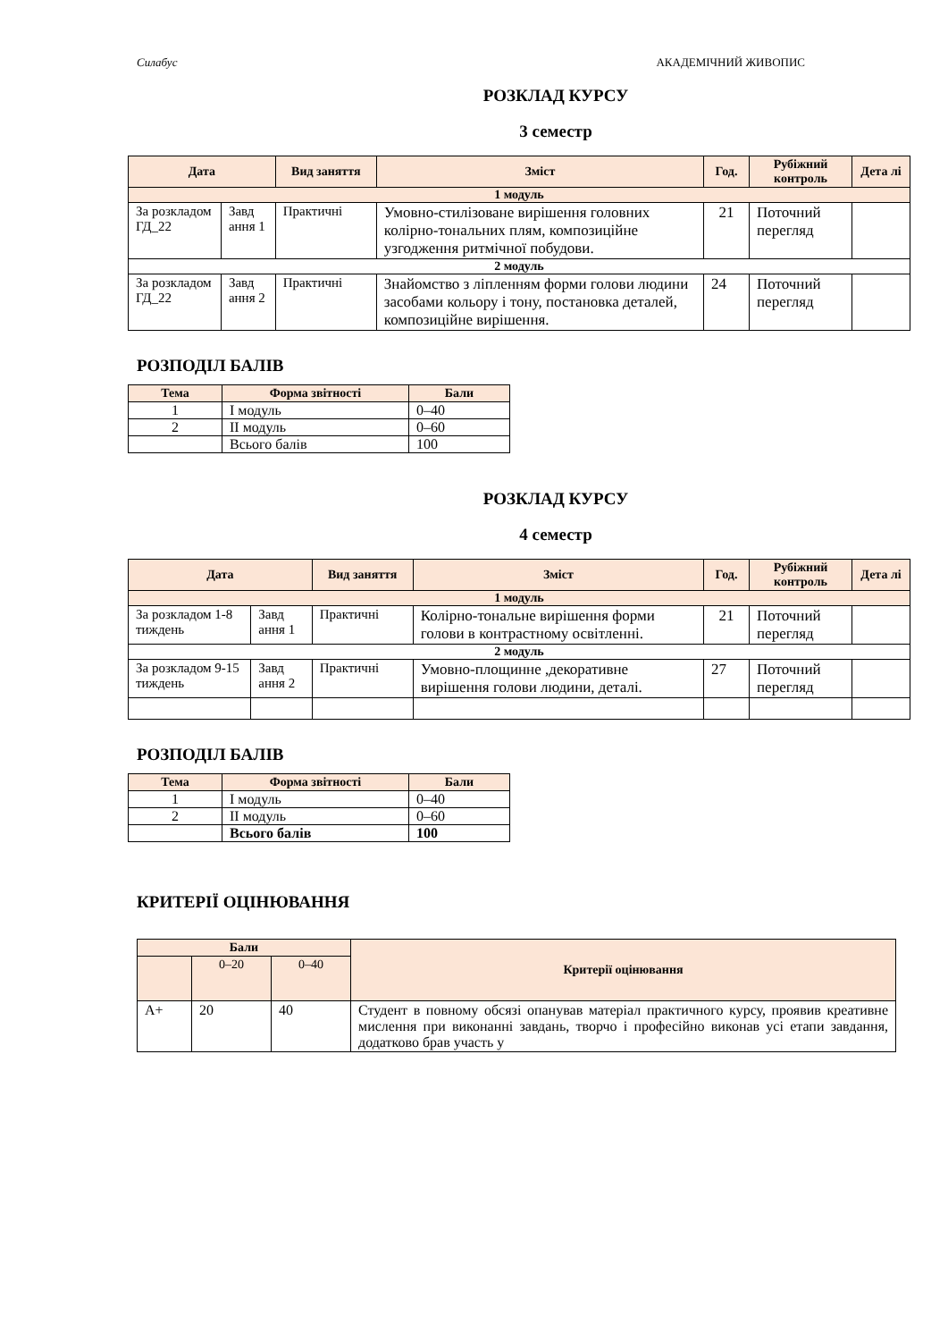Силабус АКАДЕМІЧНИЙ ЖИВОПИС
РОЗКЛАД КУРСУ
3 семестр
| Дата | | Вид заняття | Зміст | Год. | Рубіжний контроль | Дета лі |
| --- | --- | --- | --- | --- | --- | --- |
| 1 модуль | | | | | | |
| За розкладом ГД_22 | Завд ання 1 | Практичні | Умовно-стилізоване вирішення головних колірно-тональних плям, композиційне узгодження ритмічної побудови. | 21 | Поточний перегляд | |
| 2 модуль | | | | | | |
| За розкладом ГД_22 | Завд ання 2 | Практичні | Знайомство з ліпленням форми голови людини засобами кольору і тону, постановка деталей, композиційне вирішення. | 24 | Поточний перегляд | |
РОЗПОДІЛ БАЛІВ
| Тема | Форма звітності | Бали |
| --- | --- | --- |
| 1 | І модуль | 0–40 |
| 2 | ІІ модуль | 0–60 |
| | Всього балів | 100 |
РОЗКЛАД КУРСУ
4 семестр
| Дата | | Вид заняття | Зміст | Год. | Рубіжний контроль | Дета лі |
| --- | --- | --- | --- | --- | --- | --- |
| 1 модуль | | | | | | |
| За розкладом 1-8 тиждень | Завд ання 1 | Практичні | Колірно-тональне вирішення форми голови в контрастному освітленні. | 21 | Поточний перегляд | |
| 2 модуль | | | | | | |
| За розкладом 9-15 тиждень | Завд ання 2 | Практичні | Умовно-площинне ,декоративне вирішення голови людини, деталі. | 27 | Поточний перегляд | |
РОЗПОДІЛ БАЛІВ
| Тема | Форма звітності | Бали |
| --- | --- | --- |
| 1 | І модуль | 0–40 |
| 2 | ІІ модуль | 0–60 |
| | Всього балів | 100 |
КРИТЕРІЇ ОЦІНЮВАННЯ
| Бали | | | Критерії оцінювання |
| --- | --- | --- | --- |
| | 0–20 | 0–40 | |
| А+ | 20 | 40 | Студент в повному обсязі опанував матеріал практичного курсу, проявив креативне мислення при виконанні завдань, творчо і професійно виконав усі етапи завдання, додатково брав участь у |